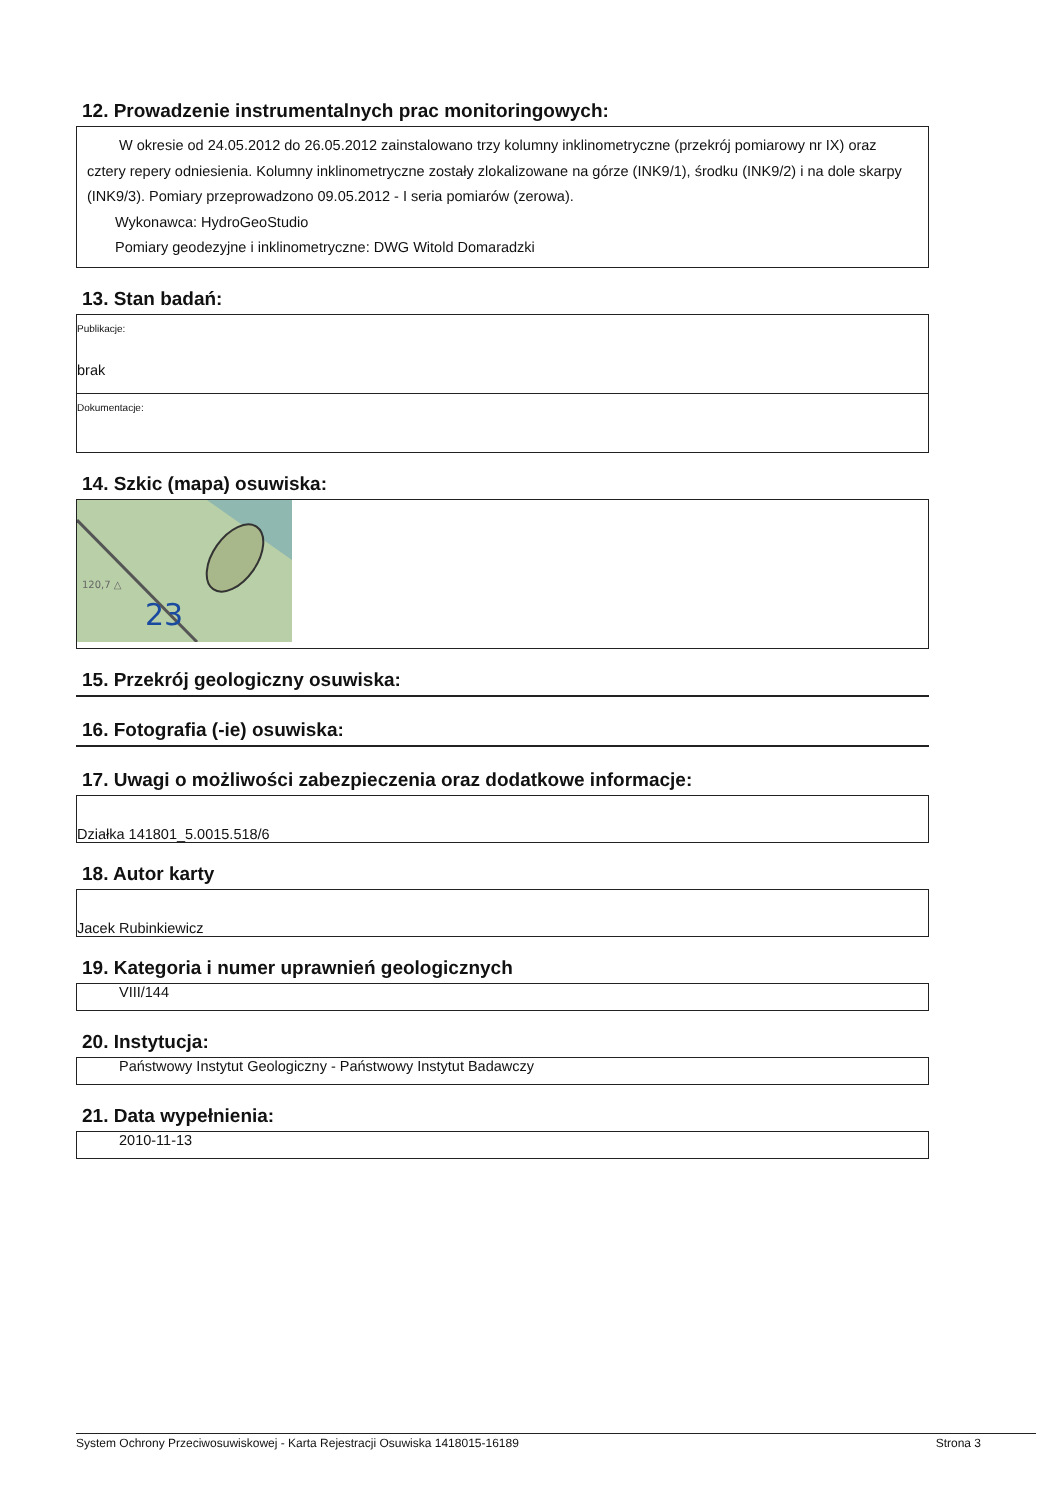12. Prowadzenie instrumentalnych prac monitoringowych:
W okresie od 24.05.2012 do 26.05.2012 zainstalowano trzy kolumny inklinometryczne (przekrój pomiarowy nr IX) oraz cztery repery odniesienia. Kolumny inklinometryczne zostały zlokalizowane na górze (INK9/1), środku (INK9/2) i na dole skarpy (INK9/3). Pomiary przeprowadzono 09.05.2012 - I seria pomiarów (zerowa).
Wykonawca: HydroGeoStudio
Pomiary geodezyjne i inklinometryczne: DWG Witold Domaradzki
13. Stan badań:
Publikacje:
brak
Dokumentacje:
14. Szkic (mapa) osuwiska:
23
120,7 △
15. Przekrój geologiczny osuwiska:
16. Fotografia (-ie) osuwiska:
17. Uwagi o możliwości zabezpieczenia oraz dodatkowe informacje:
Działka 141801_5.0015.518/6
18. Autor karty
Jacek Rubinkiewicz
19. Kategoria i numer uprawnień geologicznych
VIII/144
20. Instytucja:
Państwowy Instytut Geologiczny - Państwowy Instytut Badawczy
21. Data wypełnienia:
2010-11-13
System Ochrony Przeciwosuwiskowej - Karta Rejestracji Osuwiska 1418015-16189 Strona 3